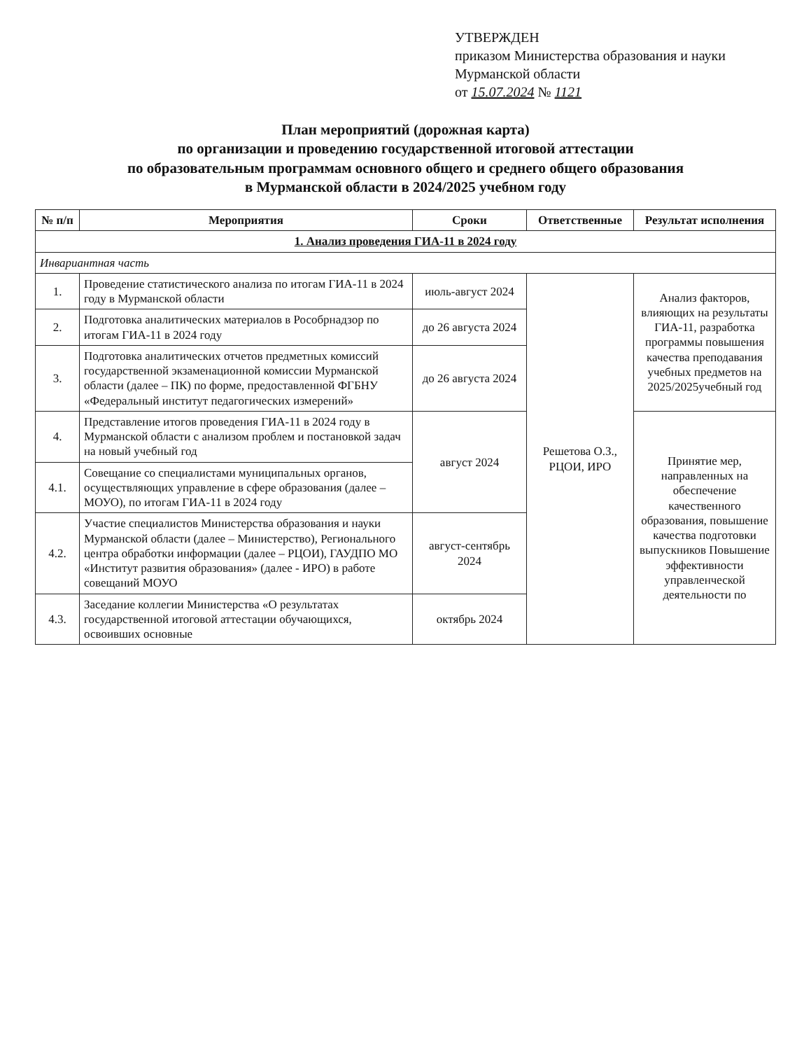УТВЕРЖДЕН
приказом Министерства образования и науки Мурманской области
от 15.07.2024 № 1121
План мероприятий (дорожная карта)
по организации и проведению государственной итоговой аттестации
по образовательным программам основного общего и среднего общего образования
в Мурманской области в 2024/2025 учебном году
| № п/п | Мероприятия | Сроки | Ответственные | Результат исполнения |
| --- | --- | --- | --- | --- |
| 1. Анализ проведения ГИА-11 в 2024 году | | | | |
| Инвариантная часть | | | | |
| 1. | Проведение статистического анализа по итогам ГИА-11 в 2024 году в Мурманской области | июль-август 2024 | Решетова О.З., РЦОИ, ИРО | Анализ факторов, влияющих на результаты ГИА-11, разработка программы повышения качества преподавания учебных предметов на 2025/2025учебный год |
| 2. | Подготовка аналитических материалов в Рособрнадзор по итогам ГИА-11 в 2024 году | до 26 августа 2024 | | |
| 3. | Подготовка аналитических отчетов предметных комиссий государственной экзаменационной комиссии Мурманской области (далее – ПК) по форме, предоставленной ФГБНУ «Федеральный институт педагогических измерений» | до 26 августа 2024 | | |
| 4. | Представление итогов проведения ГИА-11 в 2024 году в Мурманской области с анализом проблем и постановкой задач на новый учебный год | август 2024 | | Принятие мер, направленных на обеспечение качественного образования, повышение качества подготовки выпускников Повышение эффективности управленческой деятельности по |
| 4.1. | Совещание со специалистами муниципальных органов, осуществляющих управление в сфере образования (далее – МОУО), по итогам ГИА-11 в 2024 году | | | |
| 4.2. | Участие специалистов Министерства образования и науки Мурманской области (далее – Министерство), Регионального центра обработки информации (далее – РЦОИ), ГАУДПО МО «Институт развития образования» (далее - ИРО) в работе совещаний МОУО | август-сентябрь 2024 | | |
| 4.3. | Заседание коллегии Министерства «О результатах государственной итоговой аттестации обучающихся, освоивших основные | октябрь 2024 | | |